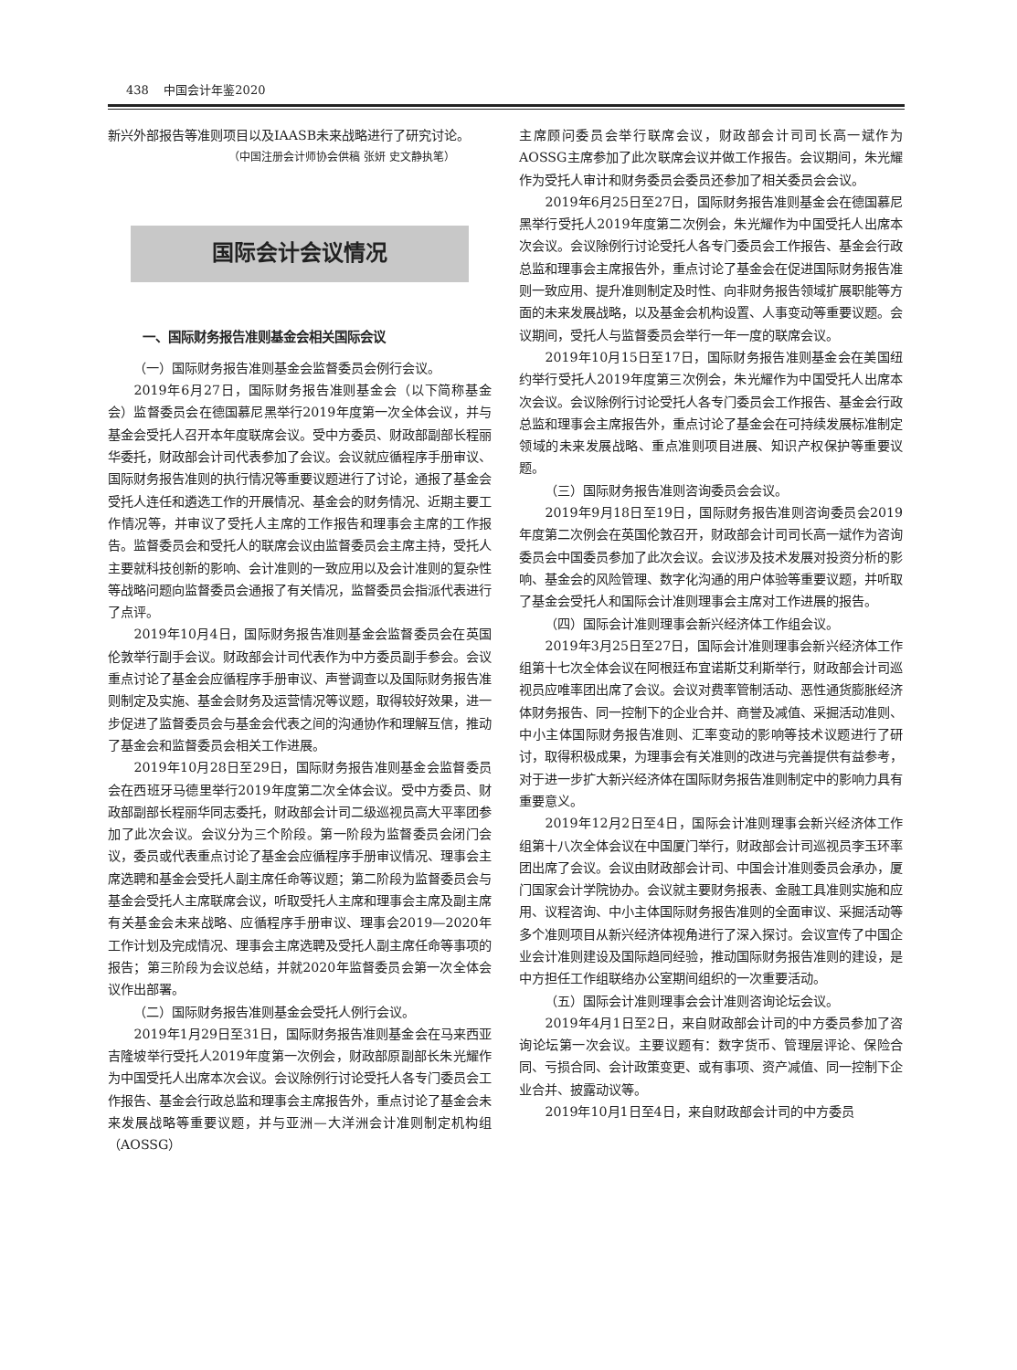438 中国会计年鉴2020
新兴外部报告等准则项目以及IAASB未来战略进行了研究讨论。
（中国注册会计师协会供稿 张妍 史文静执笔）
国际会计会议情况
一、国际财务报告准则基金会相关国际会议
（一）国际财务报告准则基金会监督委员会例行会议。
2019年6月27日，国际财务报告准则基金会（以下简称基金会）监督委员会在德国慕尼黑举行2019年度第一次全体会议，并与基金会受托人召开本年度联席会议。受中方委员、财政部副部长程丽华委托，财政部会计司代表参加了会议。会议就应循程序手册审议、国际财务报告准则的执行情况等重要议题进行了讨论，通报了基金会受托人连任和遴选工作的开展情况、基金会的财务情况、近期主要工作情况等，并审议了受托人主席的工作报告和理事会主席的工作报告。监督委员会和受托人的联席会议由监督委员会主席主持，受托人主要就科技创新的影响、会计准则的一致应用以及会计准则的复杂性等战略问题向监督委员会通报了有关情况，监督委员会指派代表进行了点评。
2019年10月4日，国际财务报告准则基金会监督委员会在英国伦敦举行副手会议。财政部会计司代表作为中方委员副手参会。会议重点讨论了基金会应循程序手册审议、声誉调查以及国际财务报告准则制定及实施、基金会财务及运营情况等议题，取得较好效果，进一步促进了监督委员会与基金会代表之间的沟通协作和理解互信，推动了基金会和监督委员会相关工作进展。
2019年10月28日至29日，国际财务报告准则基金会监督委员会在西班牙马德里举行2019年度第二次全体会议。受中方委员、财政部副部长程丽华同志委托，财政部会计司二级巡视员高大平率团参加了此次会议。会议分为三个阶段。第一阶段为监督委员会闭门会议，委员或代表重点讨论了基金会应循程序手册审议情况、理事会主席选聘和基金会受托人副主席任命等议题；第二阶段为监督委员会与基金会受托人主席联席会议，听取受托人主席和理事会主席及副主席有关基金会未来战略、应循程序手册审议、理事会2019—2020年工作计划及完成情况、理事会主席选聘及受托人副主席任命等事项的报告；第三阶段为会议总结，并就2020年监督委员会第一次全体会议作出部署。
（二）国际财务报告准则基金会受托人例行会议。
2019年1月29日至31日，国际财务报告准则基金会在马来西亚吉隆坡举行受托人2019年度第一次例会，财政部原副部长朱光耀作为中国受托人出席本次会议。会议除例行讨论受托人各专门委员会工作报告、基金会行政总监和理事会主席报告外，重点讨论了基金会未来发展战略等重要议题，并与亚洲—大洋洲会计准则制定机构组（AOSSG）
主席顾问委员会举行联席会议，财政部会计司司长高一斌作为AOSSG主席参加了此次联席会议并做工作报告。会议期间，朱光耀作为受托人审计和财务委员会委员还参加了相关委员会会议。
2019年6月25日至27日，国际财务报告准则基金会在德国慕尼黑举行受托人2019年度第二次例会，朱光耀作为中国受托人出席本次会议。会议除例行讨论受托人各专门委员会工作报告、基金会行政总监和理事会主席报告外，重点讨论了基金会在促进国际财务报告准则一致应用、提升准则制定及时性、向非财务报告领域扩展职能等方面的未来发展战略，以及基金会机构设置、人事变动等重要议题。会议期间，受托人与监督委员会举行一年一度的联席会议。
2019年10月15日至17日，国际财务报告准则基金会在美国纽约举行受托人2019年度第三次例会，朱光耀作为中国受托人出席本次会议。会议除例行讨论受托人各专门委员会工作报告、基金会行政总监和理事会主席报告外，重点讨论了基金会在可持续发展标准制定领域的未来发展战略、重点准则项目进展、知识产权保护等重要议题。
（三）国际财务报告准则咨询委员会会议。
2019年9月18日至19日，国际财务报告准则咨询委员会2019年度第二次例会在英国伦敦召开，财政部会计司司长高一斌作为咨询委员会中国委员参加了此次会议。会议涉及技术发展对投资分析的影响、基金会的风险管理、数字化沟通的用户体验等重要议题，并听取了基金会受托人和国际会计准则理事会主席对工作进展的报告。
（四）国际会计准则理事会新兴经济体工作组会议。
2019年3月25日至27日，国际会计准则理事会新兴经济体工作组第十七次全体会议在阿根廷布宜诺斯艾利斯举行，财政部会计司巡视员应唯率团出席了会议。会议对费率管制活动、恶性通货膨胀经济体财务报告、同一控制下的企业合并、商誉及减值、采掘活动准则、中小主体国际财务报告准则、汇率变动的影响等技术议题进行了研讨，取得积极成果，为理事会有关准则的改进与完善提供有益参考，对于进一步扩大新兴经济体在国际财务报告准则制定中的影响力具有重要意义。
2019年12月2日至4日，国际会计准则理事会新兴经济体工作组第十八次全体会议在中国厦门举行，财政部会计司巡视员李玉环率团出席了会议。会议由财政部会计司、中国会计准则委员会承办，厦门国家会计学院协办。会议就主要财务报表、金融工具准则实施和应用、议程咨询、中小主体国际财务报告准则的全面审议、采掘活动等多个准则项目从新兴经济体视角进行了深入探讨。会议宣传了中国企业会计准则建设及国际趋同经验，推动国际财务报告准则的建设，是中方担任工作组联络办公室期间组织的一次重要活动。
（五）国际会计准则理事会会计准则咨询论坛会议。
2019年4月1日至2日，来自财政部会计司的中方委员参加了咨询论坛第一次会议。主要议题有：数字货币、管理层评论、保险合同、亏损合同、会计政策变更、或有事项、资产减值、同一控制下企业合并、披露动议等。
2019年10月1日至4日，来自财政部会计司的中方委员